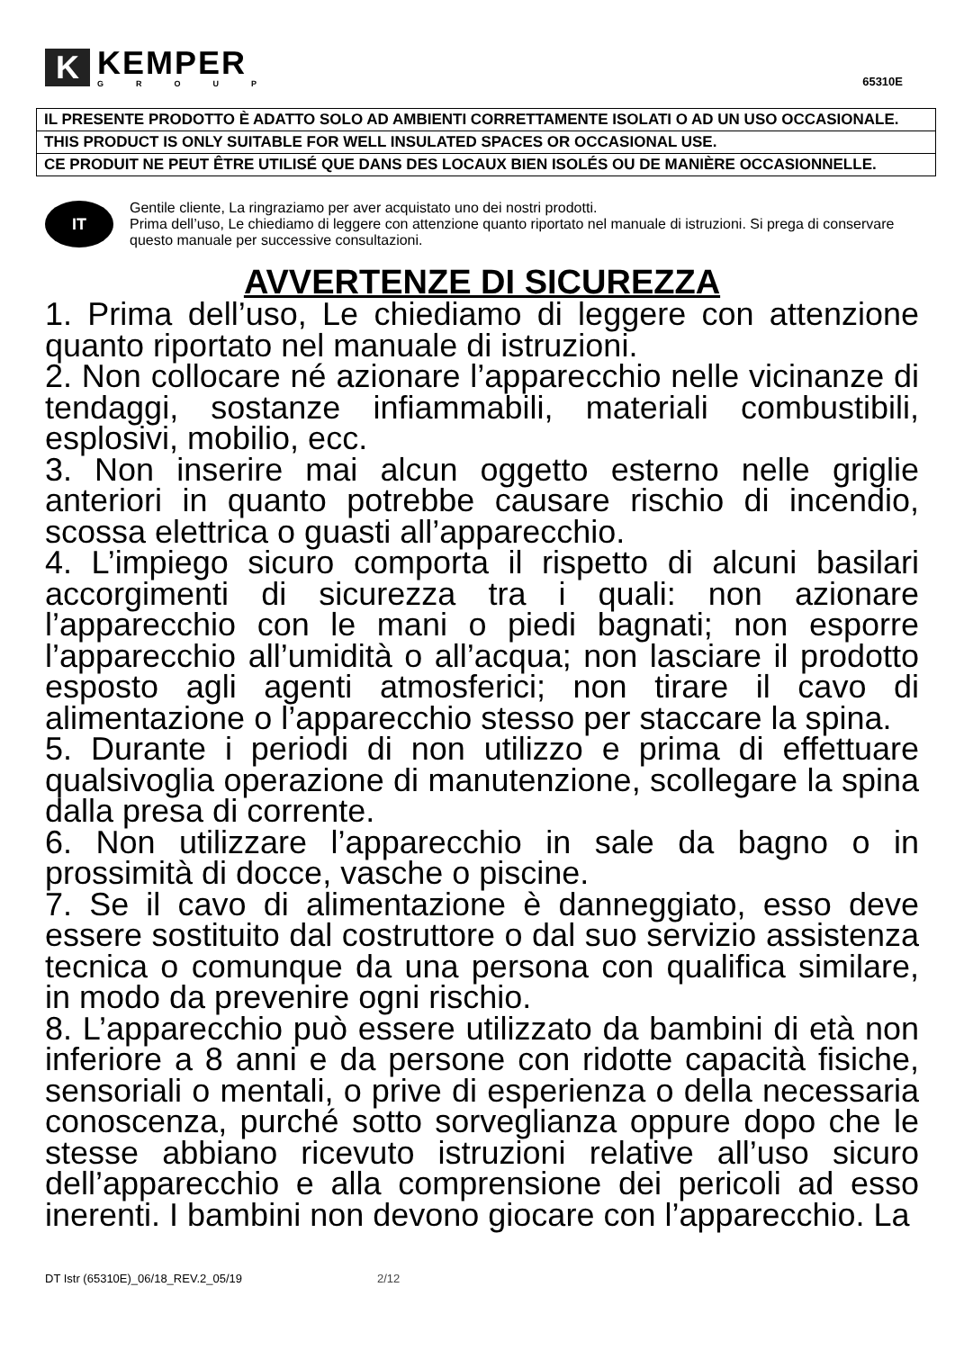K
KEMPER
GROUP
65310E
| IL PRESENTE PRODOTTO È ADATTO SOLO AD AMBIENTI CORRETTAMENTE ISOLATI O AD UN USO OCCASIONALE. |
| THIS PRODUCT IS ONLY SUITABLE FOR WELL INSULATED SPACES OR OCCASIONAL USE. |
| CE PRODUIT NE PEUT ÊTRE UTILISÉ QUE DANS DES LOCAUX BIEN ISOLÉS OU DE MANIÈRE OCCASIONNELLE. |
IT
Gentile cliente, La ringraziamo per aver acquistato uno dei nostri prodotti.
Prima dell’uso, Le chiediamo di leggere con attenzione quanto riportato nel manuale di istruzioni. Si prega di conservare questo manuale per successive consultazioni.
AVVERTENZE DI SICUREZZA
1. Prima dell’uso, Le chiediamo di leggere con attenzione quanto riportato nel manuale di istruzioni.
2. Non collocare né azionare l’apparecchio nelle vicinanze di tendaggi, sostanze infiammabili, materiali combustibili, esplosivi, mobilio, ecc.
3. Non inserire mai alcun oggetto esterno nelle griglie anteriori in quanto potrebbe causare rischio di incendio, scossa elettrica o guasti all’apparecchio.
4. L’impiego sicuro comporta il rispetto di alcuni basilari accorgimenti di sicurezza tra i quali: non azionare l’apparecchio con le mani o piedi bagnati; non esporre l’apparecchio all’umidità o all’acqua; non lasciare il prodotto esposto agli agenti atmosferici; non tirare il cavo di alimentazione o l’apparecchio stesso per staccare la spina.
5. Durante i periodi di non utilizzo e prima di effettuare qualsivoglia operazione di manutenzione, scollegare la spina dalla presa di corrente.
6. Non utilizzare l’apparecchio in sale da bagno o in prossimità di docce, vasche o piscine.
7. Se il cavo di alimentazione è danneggiato, esso deve essere sostituito dal costruttore o dal suo servizio assistenza tecnica o comunque da una persona con qualifica similare, in modo da prevenire ogni rischio.
8. L’apparecchio può essere utilizzato da bambini di età non inferiore a 8 anni e da persone con ridotte capacità fisiche, sensoriali o mentali, o prive di esperienza o della necessaria conoscenza, purché sotto sorveglianza oppure dopo che le stesse abbiano ricevuto istruzioni relative all’uso sicuro dell’apparecchio e alla comprensione dei pericoli ad esso inerenti. I bambini non devono giocare con l’apparecchio. La
DT Istr (65310E)_06/18_REV.2_05/19 2/12